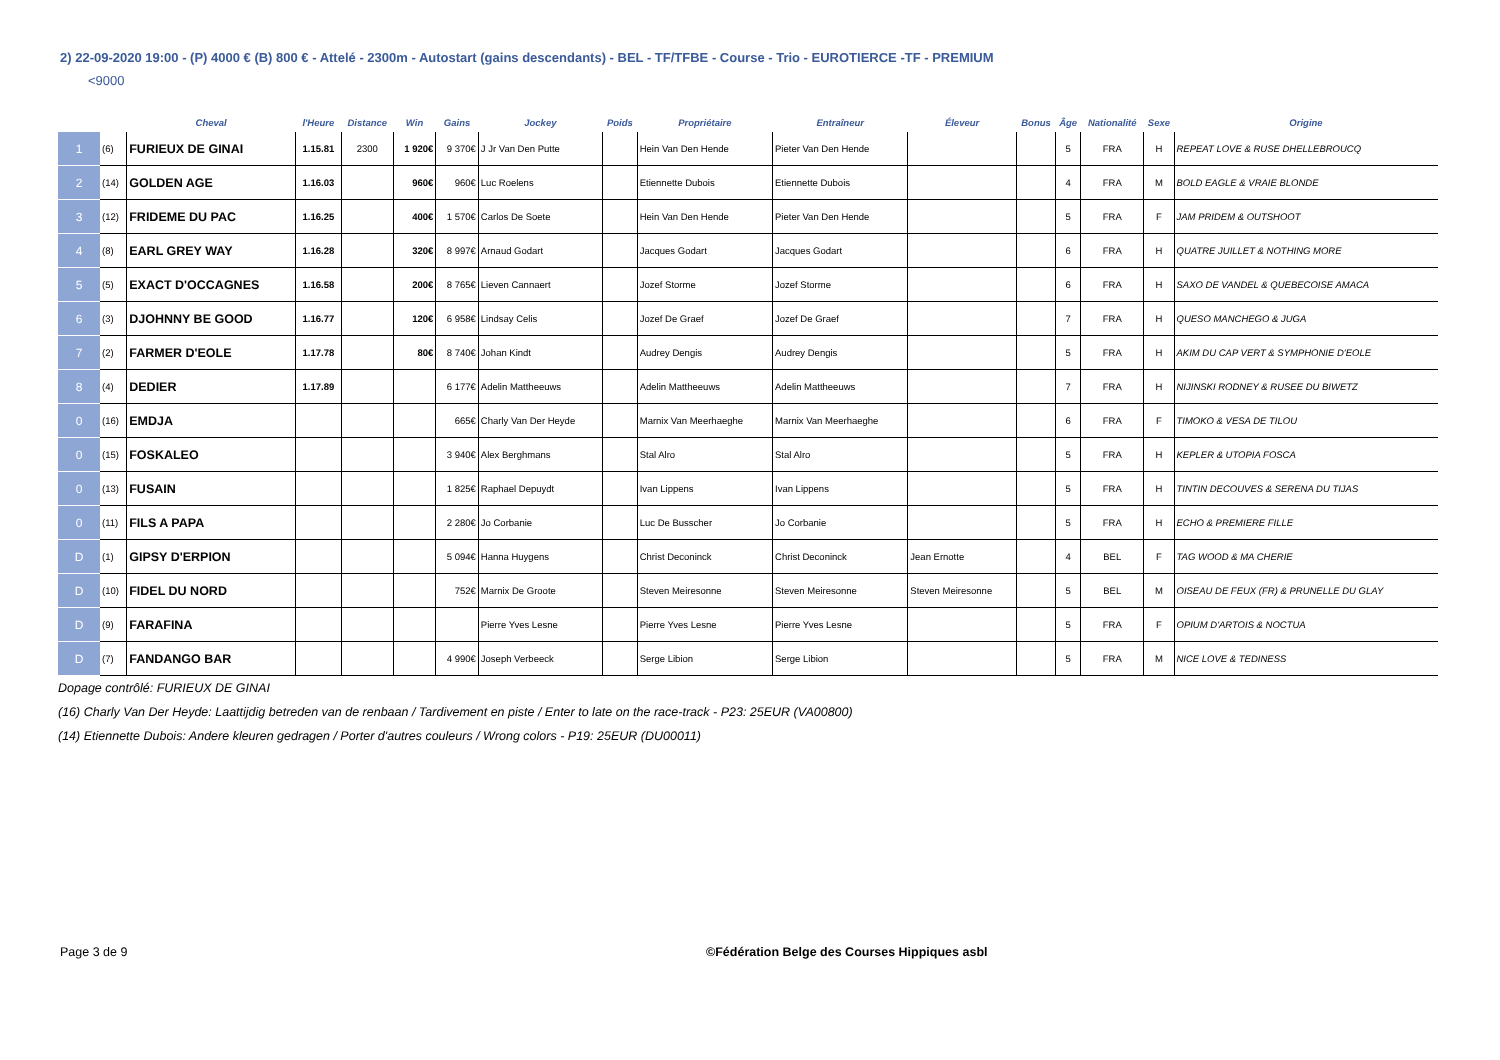2) 22-09-2020 19:00 - (P) 4000 € (B) 800 € - Attelé - 2300m - Autostart (gains descendants) - BEL - TF/TFBE - Course - Trio - EUROTIERCE -TF - PREMIUM
<9000
| | | Cheval | l'Heure | Distance | Win | Gains | Jockey | Poids | Propriétaire | Entraîneur | Éleveur | Bonus | Âge | Nationalité | Sexe | Origine |
| --- | --- | --- | --- | --- | --- | --- | --- | --- | --- | --- | --- | --- | --- | --- | --- | --- |
| 1 | (6) | FURIEUX DE GINAI | 1.15.81 | 2300 | 1 920€ | 9 370€ | J Jr Van Den Putte | | Hein Van Den Hende | Pieter Van Den Hende | | | 5 | FRA | H | REPEAT LOVE & RUSE DHELLEBROUCQ |
| 2 | (14) | GOLDEN AGE | 1.16.03 | | 960€ | 960€ | Luc Roelens | | Etiennette Dubois | Etiennette Dubois | | | 4 | FRA | M | BOLD EAGLE & VRAIE BLONDE |
| 3 | (12) | FRIDEME DU PAC | 1.16.25 | | 400€ | 1 570€ | Carlos De Soete | | Hein Van Den Hende | Pieter Van Den Hende | | | 5 | FRA | F | JAM PRIDEM & OUTSHOOT |
| 4 | (8) | EARL GREY WAY | 1.16.28 | | 320€ | 8 997€ | Arnaud Godart | | Jacques Godart | Jacques Godart | | | 6 | FRA | H | QUATRE JUILLET & NOTHING MORE |
| 5 | (5) | EXACT D'OCCAGNES | 1.16.58 | | 200€ | 8 765€ | Lieven Cannaert | | Jozef Storme | Jozef Storme | | | 6 | FRA | H | SAXO DE VANDEL & QUEBECOISE AMACA |
| 6 | (3) | DJOHNNY BE GOOD | 1.16.77 | | 120€ | 6 958€ | Lindsay Celis | | Jozef De Graef | Jozef De Graef | | | 7 | FRA | H | QUESO MANCHEGO & JUGA |
| 7 | (2) | FARMER D'EOLE | 1.17.78 | | 80€ | 8 740€ | Johan Kindt | | Audrey Dengis | Audrey Dengis | | | 5 | FRA | H | AKIM DU CAP VERT & SYMPHONIE D'EOLE |
| 8 | (4) | DEDIER | 1.17.89 | | | 6 177€ | Adelin Mattheeuws | | Adelin Mattheeuws | Adelin Mattheeuws | | | 7 | FRA | H | NIJINSKI RODNEY & RUSEE DU BIWETZ |
| 0 | (16) | EMDJA | | | | 665€ | Charly Van Der Heyde | | Marnix Van Meerhaeghe | Marnix Van Meerhaeghe | | | 6 | FRA | F | TIMOKO & VESA DE TILOU |
| 0 | (15) | FOSKALEO | | | | 3 940€ | Alex Berghmans | | Stal Alro | Stal Alro | | | 5 | FRA | H | KEPLER & UTOPIA FOSCA |
| 0 | (13) | FUSAIN | | | | 1 825€ | Raphael Depuydt | | Ivan Lippens | Ivan Lippens | | | 5 | FRA | H | TINTIN DECOUVES & SERENA DU TIJAS |
| 0 | (11) | FILS A PAPA | | | | 2 280€ | Jo Corbanie | | Luc De Busscher | Jo Corbanie | | | 5 | FRA | H | ECHO & PREMIERE FILLE |
| D | (1) | GIPSY D'ERPION | | | | 5 094€ | Hanna Huygens | | Christ Deconinck | Christ Deconinck | Jean Ernotte | | 4 | BEL | F | TAG WOOD & MA CHERIE |
| D | (10) | FIDEL DU NORD | | | | 752€ | Marnix De Groote | | Steven Meiresonne | Steven Meiresonne | Steven Meiresonne | | 5 | BEL | M | OISEAU DE FEUX (FR) & PRUNELLE DU GLAY |
| D | (9) | FARAFINA | | | | | Pierre Yves Lesne | | Pierre Yves Lesne | Pierre Yves Lesne | | | 5 | FRA | F | OPIUM D'ARTOIS & NOCTUA |
| D | (7) | FANDANGO BAR | | | | 4 990€ | Joseph Verbeeck | | Serge Libion | Serge Libion | | | 5 | FRA | M | NICE LOVE & TEDINESS |
Dopage contrôlé: FURIEUX DE GINAI
(16) Charly Van Der Heyde: Laattijdig betreden van de renbaan / Tardivement en piste / Enter to late on the race-track - P23: 25EUR (VA00800)
(14) Etiennette Dubois: Andere kleuren gedragen / Porter d'autres couleurs / Wrong colors - P19: 25EUR (DU00011)
Page 3 de 9
©Fédération Belge des Courses Hippiques asbl